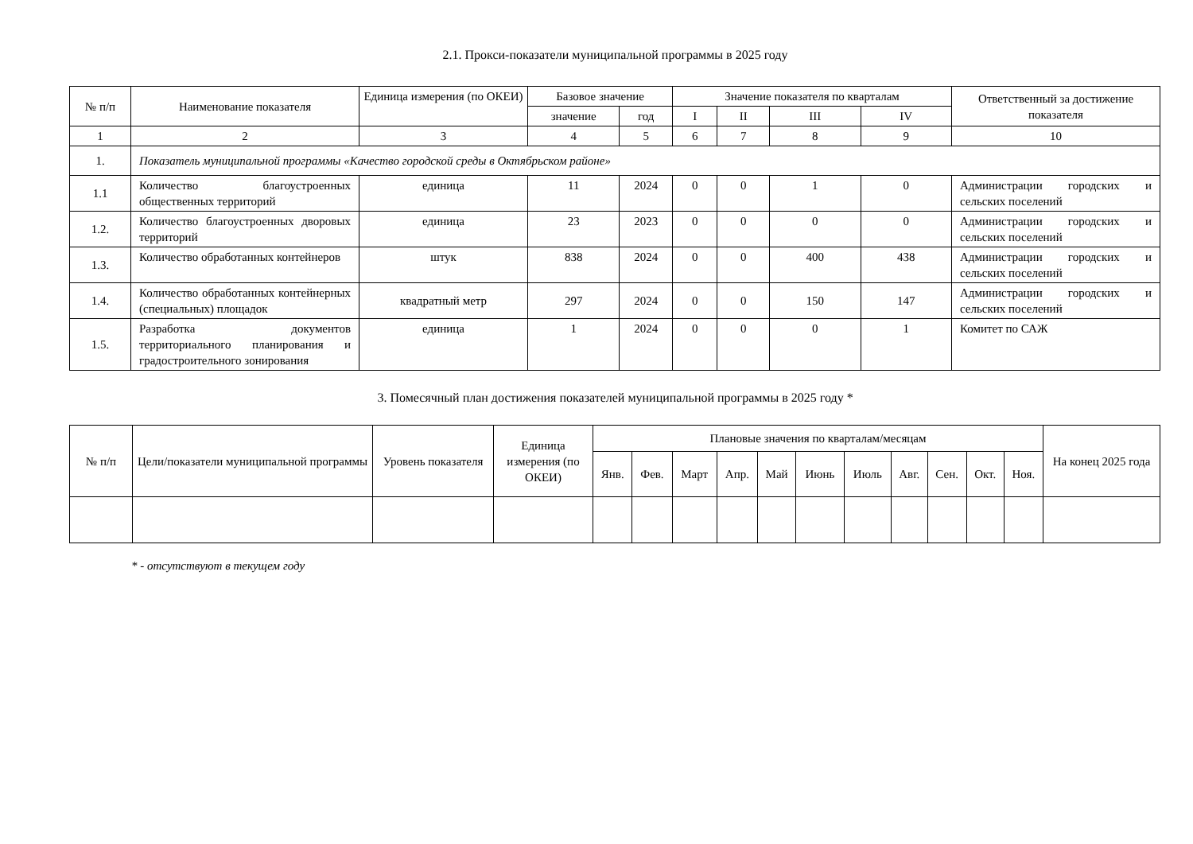2.1. Прокси-показатели муниципальной программы в 2025 году
| № п/п | Наименование показателя | Единица измерения (по ОКЕИ) | Базовое значение | | Значение показателя по кварталам | | | | Ответственный за достижение показателя |
| --- | --- | --- | --- | --- | --- | --- | --- | --- | --- |
| | | | значение | год | I | II | III | IV | |
| 1 | 2 | 3 | 4 | 5 | 6 | 7 | 8 | 9 | 10 |
| 1. | Показатель муниципальной программы «Качество городской среды в Октябрьском районе» | | | | | | | | |
| 1.1 | Количество благоустроенных общественных территорий | единица | 11 | 2024 | 0 | 0 | 1 | 0 | Администрации городских и сельских поселений |
| 1.2. | Количество благоустроенных дворовых территорий | единица | 23 | 2023 | 0 | 0 | 0 | 0 | Администрации городских и сельских поселений |
| 1.3. | Количество обработанных контейнеров | штук | 838 | 2024 | 0 | 0 | 400 | 438 | Администрации городских и сельских поселений |
| 1.4. | Количество обработанных контейнерных (специальных) площадок | квадратный метр | 297 | 2024 | 0 | 0 | 150 | 147 | Администрации городских и сельских поселений |
| 1.5. | Разработка документов территориального планирования и градостроительного зонирования | единица | 1 | 2024 | 0 | 0 | 0 | 1 | Комитет по САЖ |
3. Помесячный план достижения показателей муниципальной программы в 2025 году *
| № п/п | Цели/показатели муниципальной программы | Уровень показателя | Единица измерения (по ОКЕИ) | Плановые значения по кварталам/месяцам | | | | | | | | | | | На конец 2025 года |
| --- | --- | --- | --- | --- | --- | --- | --- | --- | --- | --- | --- | --- | --- | --- | --- |
| | | | | Янв. | Фев. | Март | Апр. | Май | Июнь | Июль | Авг. | Сен. | Окт. | Ноя. | |
* - отсутствуют в текущем году